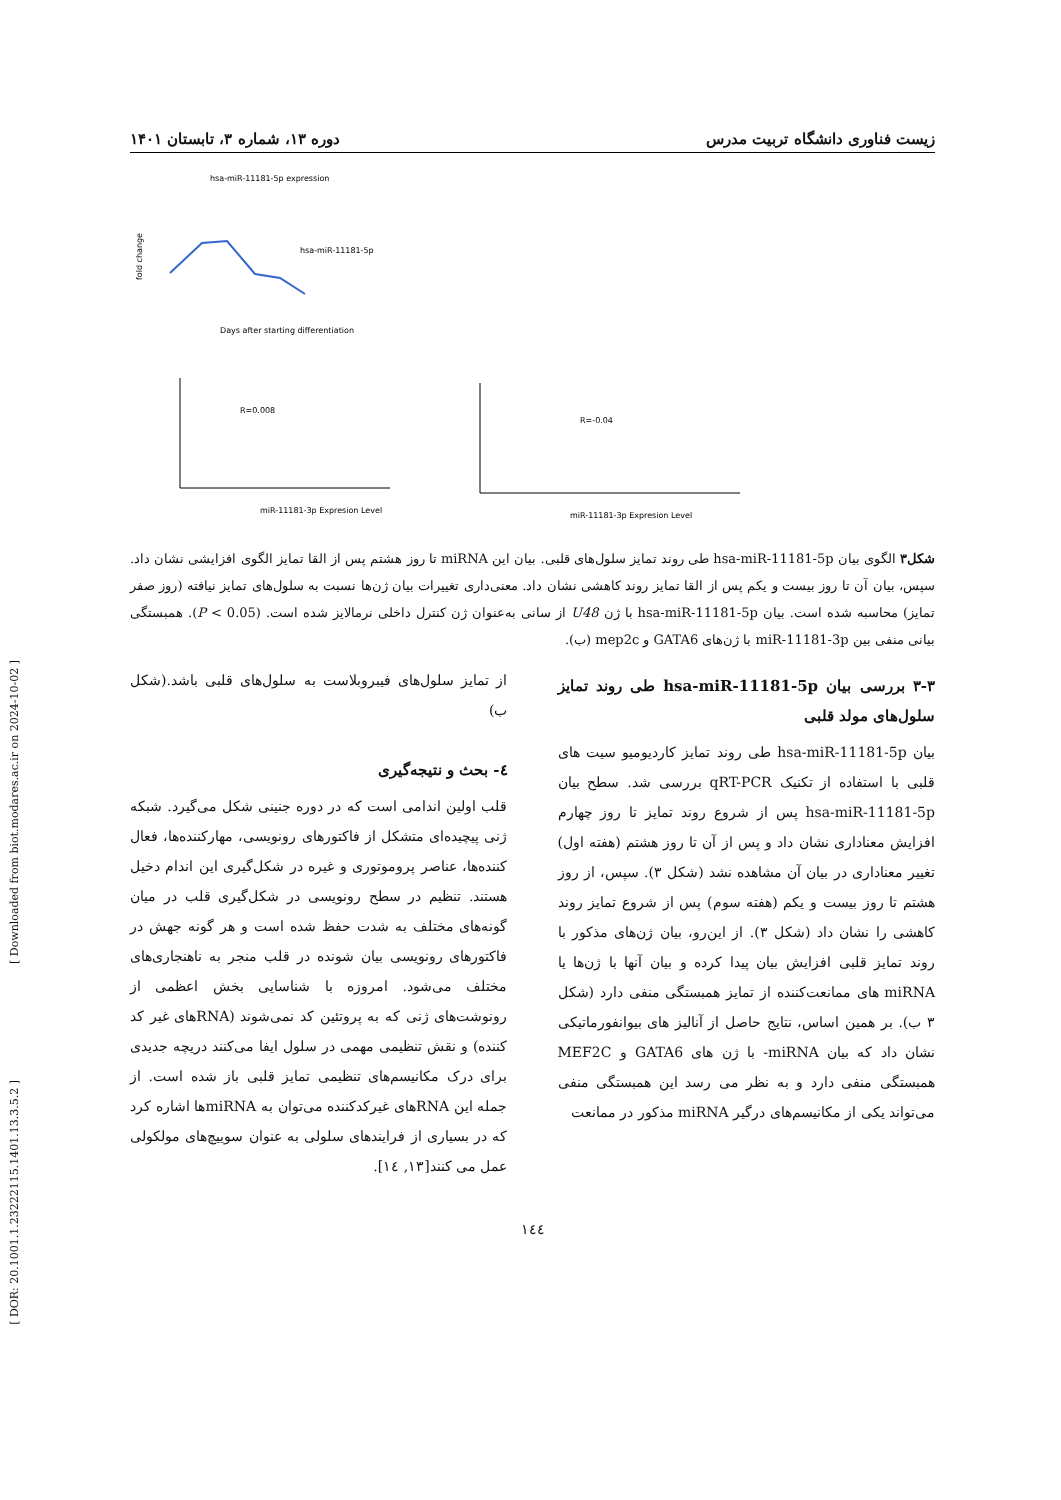[ Downloaded from biot.modares.ac.ir on 2024-10-02 ]
[ DOR: 20.1001.1.23222115.1401.13.3.5.2 ]
زیست فناوری دانشگاه تربیت مدرس دوره ۱۳، شماره ۳، تابستان ۱۴۰۱
hsa-miR-11181-5p expression
hsa-miR-11181-5p
Days after starting differentiation
fold change
R=0.008
miR-11181-3p Expresion Level
R=-0.04
miR-11181-3p Expresion Level
شکل۳ الگوی بیان hsa-miR-11181-5p طی روند تمایز سلول‌های قلبی. بیان این miRNA تا روز هشتم پس از القا تمایز الگوی افزایشی نشان داد. سپس، بیان آن تا روز بیست و یکم پس از القا تمایز روند کاهشی نشان داد. معنی‌داری تغییرات بیان ژن‌ها نسبت به سلول‌های تمایز نیافته (روز صفر تمایز) محاسبه شده است. بیان hsa-miR-11181-5p با ژن U48 از سانی به‌عنوان ژن کنترل داخلی نرمالایز شده است. (P < 0.05). همبستگی بیانی منفی بین miR-11181-3p با ژن‌های GATA6 و mep2c (ب).
۳-۳ بررسی بیان hsa-miR-11181-5p طی روند تمایز سلول‌های مولد قلبی
بیان hsa-miR-11181-5p طی روند تمایز کاردیومیو سیت های قلبی با استفاده از تکنیک qRT-PCR بررسی شد. سطح بیان hsa-miR-11181-5p پس از شروع روند تمایز تا روز چهارم افزایش معناداری نشان داد و پس از آن تا روز هشتم (هفته اول) تغییر معناداری در بیان آن مشاهده نشد (شکل ۳). سپس، از روز هشتم تا روز بیست و یکم (هفته سوم) پس از شروع تمایز روند کاهشی را نشان داد (شکل ۳). از این‌رو، بیان ژن‌های مذکور با روند تمایز قلبی افزایش بیان پیدا کرده و بیان آنها با ژن‌ها یا miRNA های ممانعت‌کننده از تمایز همبستگی منفی دارد (شکل ۳ ب). بر همین اساس، نتایج حاصل از آنالیز های بیوانفورماتیکی نشان داد که بیان miRNA- با ژن های GATA6 و MEF2C همبستگی منفی دارد و به نظر می رسد این همبستگی منفی می‌تواند یکی از مکانیسم‌های درگیر miRNA مذکور در ممانعت
از تمایز سلول‌های فیبروبلاست به سلول‌های قلبی باشد.(شکل ب)
٤- بحث و نتیجه‌گیری
قلب اولین اندامی است که در دوره جنینی شکل می‌گیرد. شبکه ژنی پیچیده‌ای متشکل از فاکتورهای رونویسی، مهارکننده‌ها، فعال کننده‌ها، عناصر پروموتوری و غیره در شکل‌گیری این اندام دخیل هستند. تنظیم در سطح رونویسی در شکل‌گیری قلب در میان گونه‌های مختلف به شدت حفظ شده است و هر گونه جهش در فاکتورهای رونویسی بیان شونده در قلب منجر به ناهنجاری‌های مختلف می‌شود. امروزه با شناسایی بخش اعظمی از رونوشت‌های ژنی که به پروتئین کد نمی‌شوند (RNAهای غیر کد کننده) و نقش تنظیمی مهمی در سلول ایفا می‌کنند دریچه جدیدی برای درک مکانیسم‌های تنظیمی تمایز قلبی باز شده است. از جمله این RNAهای غیرکدکننده می‌توان به miRNAها اشاره کرد که در بسیاری از فرایندهای سلولی به عنوان سوییچ‌های مولکولی عمل می کنند[۱۳, ۱٤].
۱٤٤